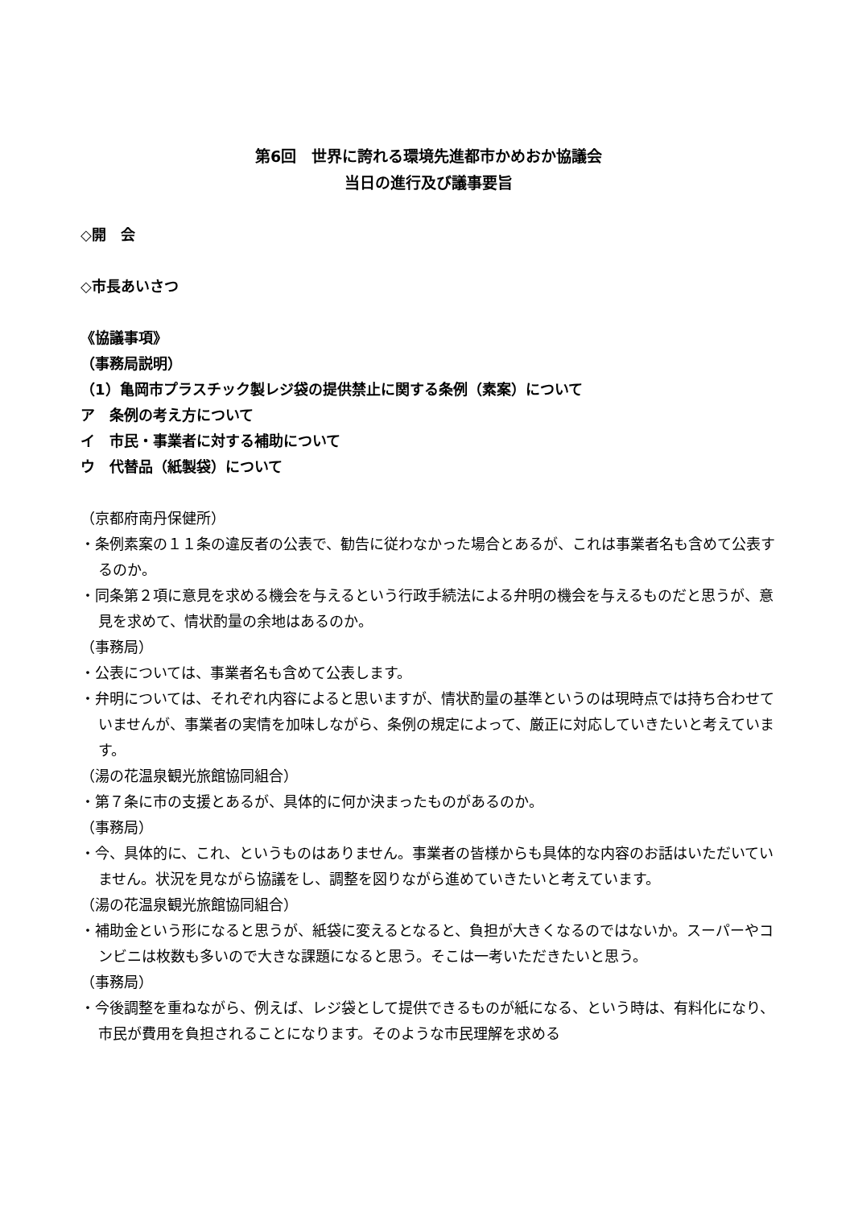第6回　世界に誇れる環境先進都市かめおか協議会
当日の進行及び議事要旨
◇開　会
◇市長あいさつ
《協議事項》
（事務局説明）
（1）亀岡市プラスチック製レジ袋の提供禁止に関する条例（素案）について
ア　条例の考え方について
イ　市民・事業者に対する補助について
ウ　代替品（紙製袋）について
（京都府南丹保健所）
・条例素案の１１条の違反者の公表で、勧告に従わなかった場合とあるが、これは事業者名も含めて公表するのか。
・同条第２項に意見を求める機会を与えるという行政手続法による弁明の機会を与えるものだと思うが、意見を求めて、情状酌量の余地はあるのか。
（事務局）
・公表については、事業者名も含めて公表します。
・弁明については、それぞれ内容によると思いますが、情状酌量の基準というのは現時点では持ち合わせていませんが、事業者の実情を加味しながら、条例の規定によって、厳正に対応していきたいと考えています。
（湯の花温泉観光旅館協同組合）
・第７条に市の支援とあるが、具体的に何か決まったものがあるのか。
（事務局）
・今、具体的に、これ、というものはありません。事業者の皆様からも具体的な内容のお話はいただいていません。状況を見ながら協議をし、調整を図りながら進めていきたいと考えています。
（湯の花温泉観光旅館協同組合）
・補助金という形になると思うが、紙袋に変えるとなると、負担が大きくなるのではないか。スーパーやコンビニは枚数も多いので大きな課題になると思う。そこは一考いただきたいと思う。
（事務局）
・今後調整を重ねながら、例えば、レジ袋として提供できるものが紙になる、という時は、有料化になり、市民が費用を負担されることになります。そのような市民理解を求める